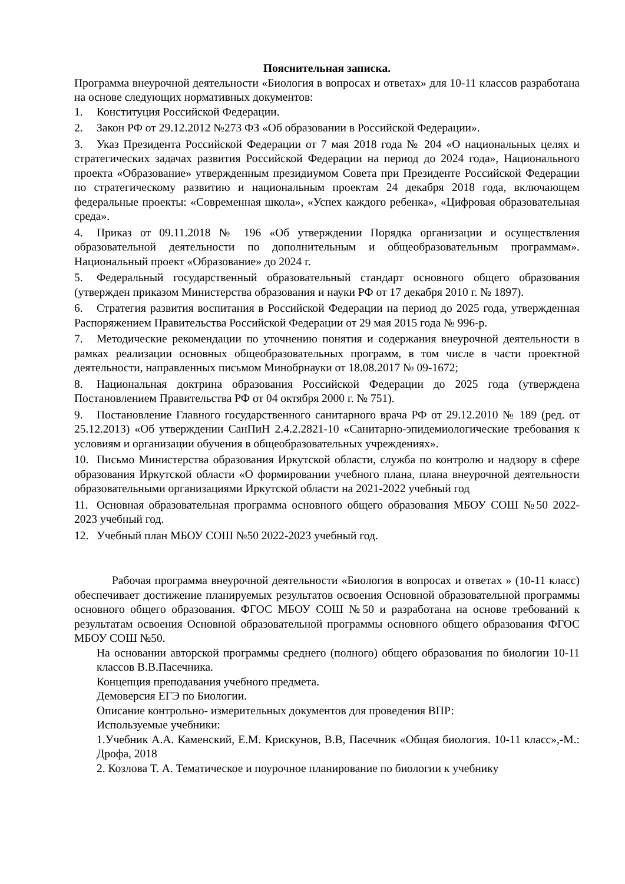Пояснительная записка.
Программа внеурочной деятельности «Биология в вопросах и ответах» для 10-11 классов разработана на основе следующих нормативных документов:
1. Конституция Российской Федерации.
2. Закон РФ от 29.12.2012 №273 ФЗ «Об образовании в Российской Федерации».
3. Указ Президента Российской Федерации от 7 мая 2018 года № 204 «О национальных целях и стратегических задачах развития Российской Федерации на период до 2024 года», Национального проекта «Образование» утвержденным президиумом Совета при Президенте Российской Федерации по стратегическому развитию и национальным проектам 24 декабря 2018 года, включающем федеральные проекты: «Современная школа», «Успех каждого ребенка», «Цифровая образовательная среда».
4. Приказ от 09.11.2018 № 196 «Об утверждении Порядка организации и осуществления образовательной деятельности по дополнительным и общеобразовательным программам». Национальный проект «Образование» до 2024 г.
5. Федеральный государственный образовательный стандарт основного общего образования (утвержден приказом Министерства образования и науки РФ от 17 декабря 2010 г. № 1897).
6. Стратегия развития воспитания в Российской Федерации на период до 2025 года, утвержденная Распоряжением Правительства Российской Федерации от 29 мая 2015 года № 996-р.
7. Методические рекомендации по уточнению понятия и содержания внеурочной деятельности в рамках реализации основных общеобразовательных программ, в том числе в части проектной деятельности, направленных письмом Минобрнауки от 18.08.2017 № 09-1672;
8. Национальная доктрина образования Российской Федерации до 2025 года (утверждена Постановлением Правительства РФ от 04 октября 2000 г. № 751).
9. Постановление Главного государственного санитарного врача РФ от 29.12.2010 № 189 (ред. от 25.12.2013) «Об утверждении СанПиН 2.4.2.2821-10 «Санитарно-эпидемиологические требования к условиям и организации обучения в общеобразовательных учреждениях».
10. Письмо Министерства образования Иркутской области, служба по контролю и надзору в сфере образования Иркутской области «О формировании учебного плана, плана внеурочной деятельности образовательными организациями Иркутской области на 2021-2022 учебный год
11. Основная образовательная программа основного общего образования МБОУ СОШ №50 2022-2023 учебный год.
12. Учебный план МБОУ СОШ №50 2022-2023 учебный год.
Рабочая программа внеурочной деятельности «Биология в вопросах и ответах » (10-11 класс) обеспечивает достижение планируемых результатов освоения Основной образовательной программы основного общего образования. ФГОС МБОУ СОШ №50 и разработана на основе требований к результатам освоения Основной образовательной программы основного общего образования ФГОС МБОУ СОШ №50.
На основании авторской программы среднего (полного) общего образования по биологии 10-11 классов В.В.Пасечника.
Концепция преподавания учебного предмета.
Демоверсия ЕГЭ по Биологии.
Описание контрольно- измерительных документов для проведения ВПР:
Используемые учебники:
1.Учебник А.А. Каменский, Е.М. Крискунов, В.В, Пасечник «Общая биология. 10-11 класс»,-М.: Дрофа, 2018
2. Козлова Т. А. Тематическое и поурочное планирование по биологии к учебнику